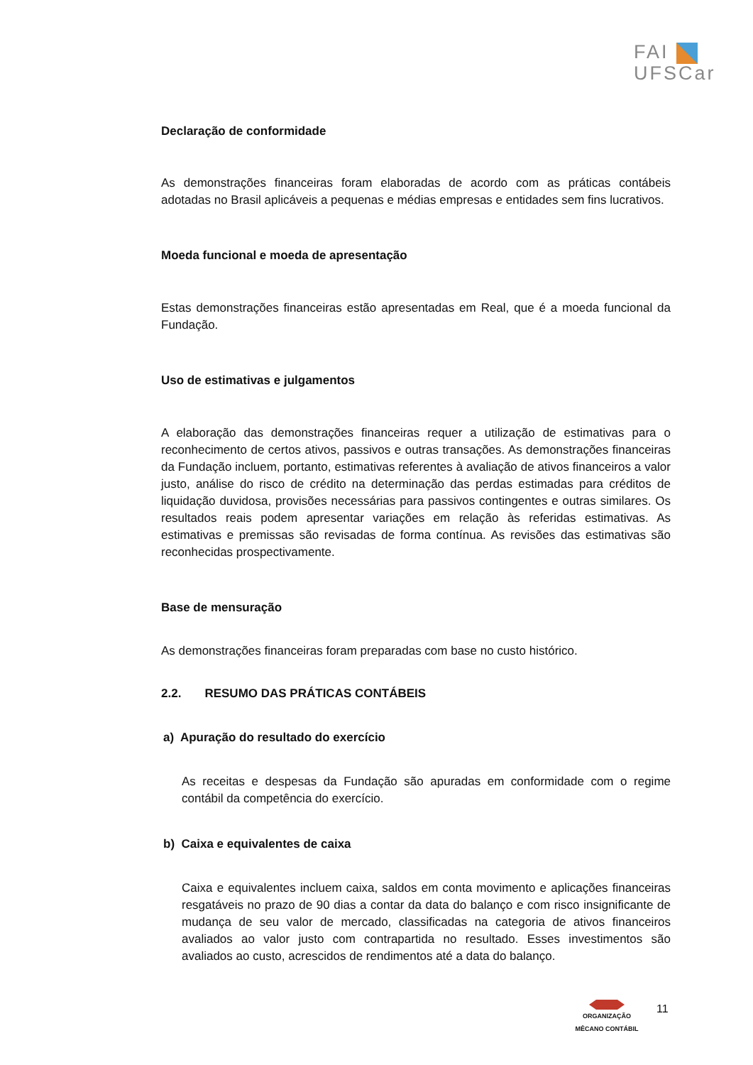FAI
UFSCar
Declaração de conformidade
As demonstrações financeiras foram elaboradas de acordo com as práticas contábeis adotadas no Brasil aplicáveis a pequenas e médias empresas e entidades sem fins lucrativos.
Moeda funcional e moeda de apresentação
Estas demonstrações financeiras estão apresentadas em Real, que é a moeda funcional da Fundação.
Uso de estimativas e julgamentos
A elaboração das demonstrações financeiras requer a utilização de estimativas para o reconhecimento de certos ativos, passivos e outras transações. As demonstrações financeiras da Fundação incluem, portanto, estimativas referentes à avaliação de ativos financeiros a valor justo, análise do risco de crédito na determinação das perdas estimadas para créditos de liquidação duvidosa, provisões necessárias para passivos contingentes e outras similares. Os resultados reais podem apresentar variações em relação às referidas estimativas. As estimativas e premissas são revisadas de forma contínua. As revisões das estimativas são reconhecidas prospectivamente.
Base de mensuração
As demonstrações financeiras foram preparadas com base no custo histórico.
2.2. RESUMO DAS PRÁTICAS CONTÁBEIS
a) Apuração do resultado do exercício
As receitas e despesas da Fundação são apuradas em conformidade com o regime contábil da competência do exercício.
b) Caixa e equivalentes de caixa
Caixa e equivalentes incluem caixa, saldos em conta movimento e aplicações financeiras resgatáveis no prazo de 90 dias a contar da data do balanço e com risco insignificante de mudança de seu valor de mercado, classificadas na categoria de ativos financeiros avaliados ao valor justo com contrapartida no resultado. Esses investimentos são avaliados ao custo, acrescidos de rendimentos até a data do balanço.
ORGANIZAÇÃO
MÊCANO CONTÁBIL
11